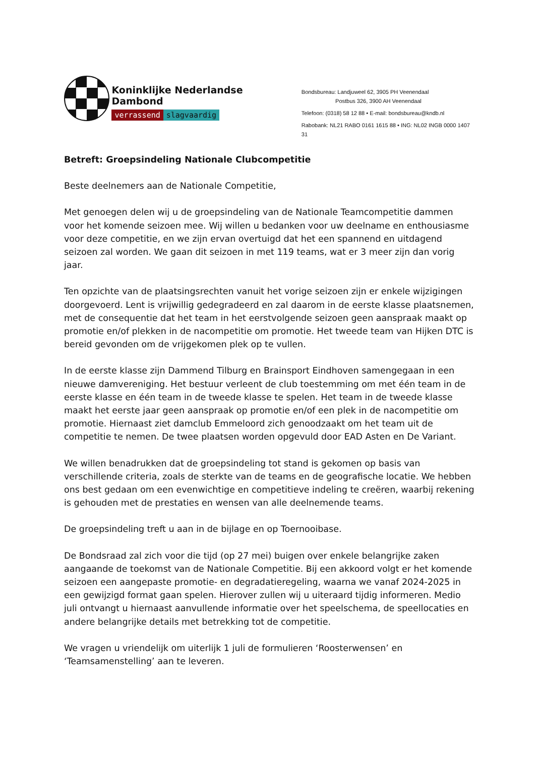Koninklijke Nederlandse Dambond
verrassend slagvaardig
Bondsbureau: Landjuweel 62, 3905 PH Veenendaal
Postbus 326, 3900 AH Veenendaal
Telefoon: (0318) 58 12 88 • E-mail: bondsbureau@kndb.nl
Rabobank: NL21 RABO 0161 1615 88 • ING: NL02 INGB 0000 1407 31
Betreft: Groepsindeling Nationale Clubcompetitie
Beste deelnemers aan de Nationale Competitie,
Met genoegen delen wij u de groepsindeling van de Nationale Teamcompetitie dammen voor het komende seizoen mee. Wij willen u bedanken voor uw deelname en enthousiasme voor deze competitie, en we zijn ervan overtuigd dat het een spannend en uitdagend seizoen zal worden. We gaan dit seizoen in met 119 teams, wat er 3 meer zijn dan vorig jaar.
Ten opzichte van de plaatsingsrechten vanuit het vorige seizoen zijn er enkele wijzigingen doorgevoerd. Lent is vrijwillig gedegradeerd en zal daarom in de eerste klasse plaatsnemen, met de consequentie dat het team in het eerstvolgende seizoen geen aanspraak maakt op promotie en/of plekken in de nacompetitie om promotie. Het tweede team van Hijken DTC is bereid gevonden om de vrijgekomen plek op te vullen.
In de eerste klasse zijn Dammend Tilburg en Brainsport Eindhoven samengegaan in een nieuwe damvereniging. Het bestuur verleent de club toestemming om met één team in de eerste klasse en één team in de tweede klasse te spelen. Het team in de tweede klasse maakt het eerste jaar geen aanspraak op promotie en/of een plek in de nacompetitie om promotie. Hiernaast ziet damclub Emmeloord zich genoodzaakt om het team uit de competitie te nemen. De twee plaatsen worden opgevuld door EAD Asten en De Variant.
We willen benadrukken dat de groepsindeling tot stand is gekomen op basis van verschillende criteria, zoals de sterkte van de teams en de geografische locatie. We hebben ons best gedaan om een evenwichtige en competitieve indeling te creëren, waarbij rekening is gehouden met de prestaties en wensen van alle deelnemende teams.
De groepsindeling treft u aan in de bijlage en op Toernooibase.
De Bondsraad zal zich voor die tijd (op 27 mei) buigen over enkele belangrijke zaken aangaande de toekomst van de Nationale Competitie. Bij een akkoord volgt er het komende seizoen een aangepaste promotie- en degradatieregeling, waarna we vanaf 2024-2025 in een gewijzigd format gaan spelen. Hierover zullen wij u uiteraard tijdig informeren. Medio juli ontvangt u hiernaast aanvullende informatie over het speelschema, de speellocaties en andere belangrijke details met betrekking tot de competitie.
We vragen u vriendelijk om uiterlijk 1 juli de formulieren ‘Roosterwensen’ en ‘Teamsamenstelling’ aan te leveren.